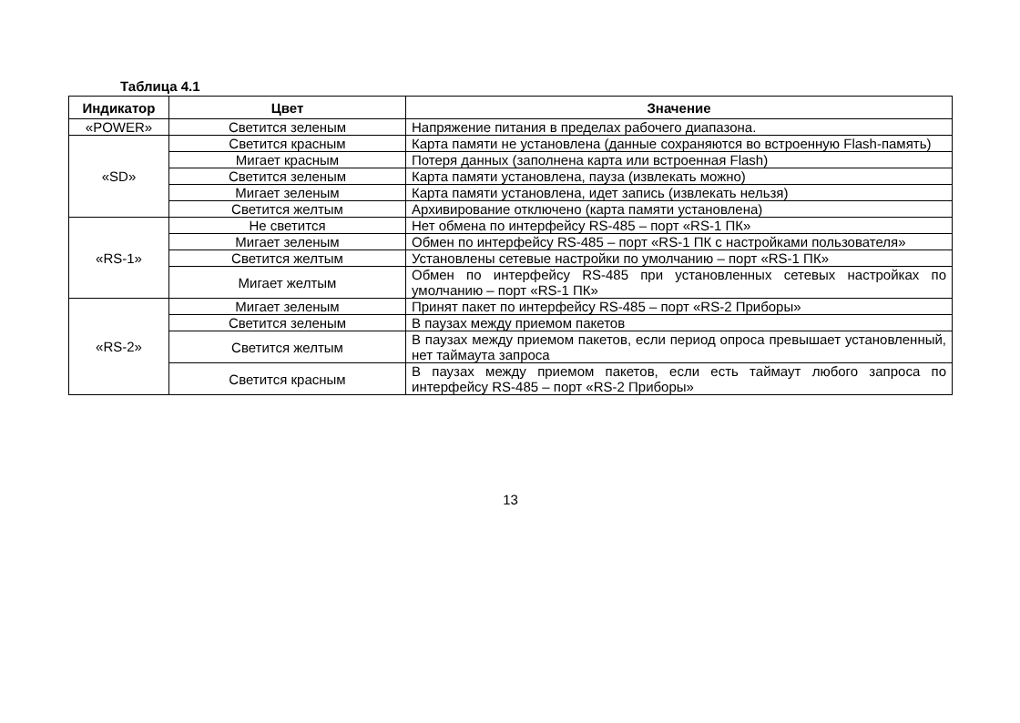Таблица 4.1
| Индикатор | Цвет | Значение |
| --- | --- | --- |
| «POWER» | Светится зеленым | Напряжение питания в пределах рабочего диапазона. |
| «SD» | Светится красным | Карта памяти не установлена (данные сохраняются во встроенную Flash-память) |
| | Мигает красным | Потеря данных (заполнена карта или встроенная Flash) |
| | Светится зеленым | Карта памяти установлена, пауза (извлекать можно) |
| | Мигает зеленым | Карта памяти установлена, идет запись (извлекать нельзя) |
| | Светится желтым | Архивирование отключено (карта памяти установлена) |
| «RS-1» | Не светится | Нет обмена по интерфейсу RS-485 – порт «RS-1 ПК» |
| | Мигает зеленым | Обмен по интерфейсу RS-485 – порт «RS-1 ПК с настройками пользователя» |
| | Светится желтым | Установлены сетевые настройки по умолчанию – порт «RS-1 ПК» |
| | Мигает желтым | Обмен по интерфейсу RS-485 при установленных сетевых настройках по умолчанию – порт «RS-1 ПК» |
| «RS-2» | Мигает зеленым | Принят пакет по интерфейсу RS-485 – порт «RS-2 Приборы» |
| | Светится зеленым | В паузах между приемом пакетов |
| | Светится желтым | В паузах между приемом пакетов, если период опроса превышает установленный, нет таймаута запроса |
| | Светится красным | В паузах между приемом пакетов, если есть таймаут любого запроса по интерфейсу RS-485 – порт «RS-2 Приборы» |
13